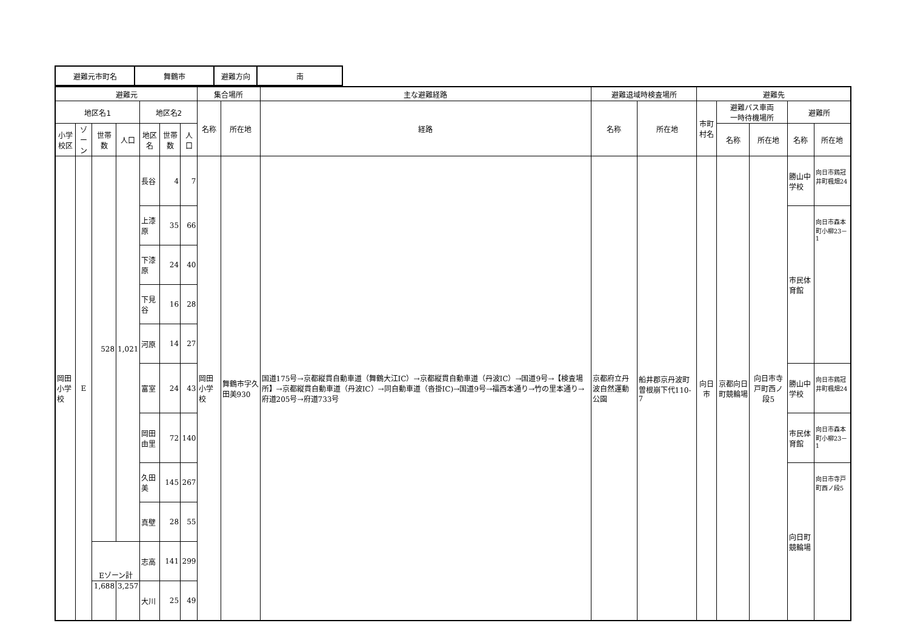| 避難元市町名 | 舞鶴市 | 避難方向 | 南 |
| 避難元 | | | | | | | 集合場所 | | 主な避難経路 | 避難退域時検査場所 | | 避難先 | | | | |
| --- | --- | --- | --- | --- | --- | --- | --- | --- | --- | --- | --- | --- | --- | --- | --- | --- |
| 地区名1 | | | | 地区名2 | | | 名称 | 所在地 | 経路 | 名称 | 所在地 | 市町村名 | 避難バス車両 一時待機場所 | | 避難所 | |
| 小学校区 | ゾーン | 世帯数 | 人口 | 地区名 | 世帯数 | 人口 | | | | | | | 名称 | 所在地 | 名称 | 所在地 |
| 岡田 小学校 | E | 528 | 1,021 | 長谷 | 4 | 7 | 岡田小学校 | 舞鶴市字久田美930 | 国道175号→京都縦貫自動車道（舞鶴大江IC）→京都縦貫自動車道（丹波IC）→国道9号→【検査場所】→京都縦貫自動車道（丹波IC）→同自動車道（沓掛IC)→国道9号→福西本通り→竹の里本通り→府道205号→府道733号 | 京都府立丹波自然運動公園 | 船井郡京丹波町曽根崩下代110-7 | 向日市 | 京都向日町競輪場 | 向日市寺戸町西ノ段5 | 勝山中学校 | 向日市鶏冠井町楓畑24 |
| | | | | 上漆原 | 35 | 66 | | | | | | | | | 市民体育館 | 向日市森本町小柳23－1 |
| | | | | 下漆原 | 24 | 40 | | | | | | | | | | |
| | | | | 下見谷 | 16 | 28 | | | | | | | | | | |
| | | | | 河原 | 14 | 27 | | | | | | | | | | |
| | | | | 富室 | 24 | 43 | | | | | | | | | 勝山中学校 | 向日市鶏冠井町楓畑24 |
| | | | | 岡田由里 | 72 | 140 | | | | | | | | | 市民体育館 | 向日市森本町小柳23－1 |
| | | | | 久田美 | 145 | 267 | | | | | | | | | 向日町競輪場 | 向日市寺戸町西ノ段5 |
| | | | | 真壁 | 28 | 55 | | | | | | | | | | |
| | | Eゾーン計 | | 志高 | 141 | 299 | | | | | | | | | | |
| | | 1,688 | 3,257 | 大川 | 25 | 49 | | | | | | | | | | |